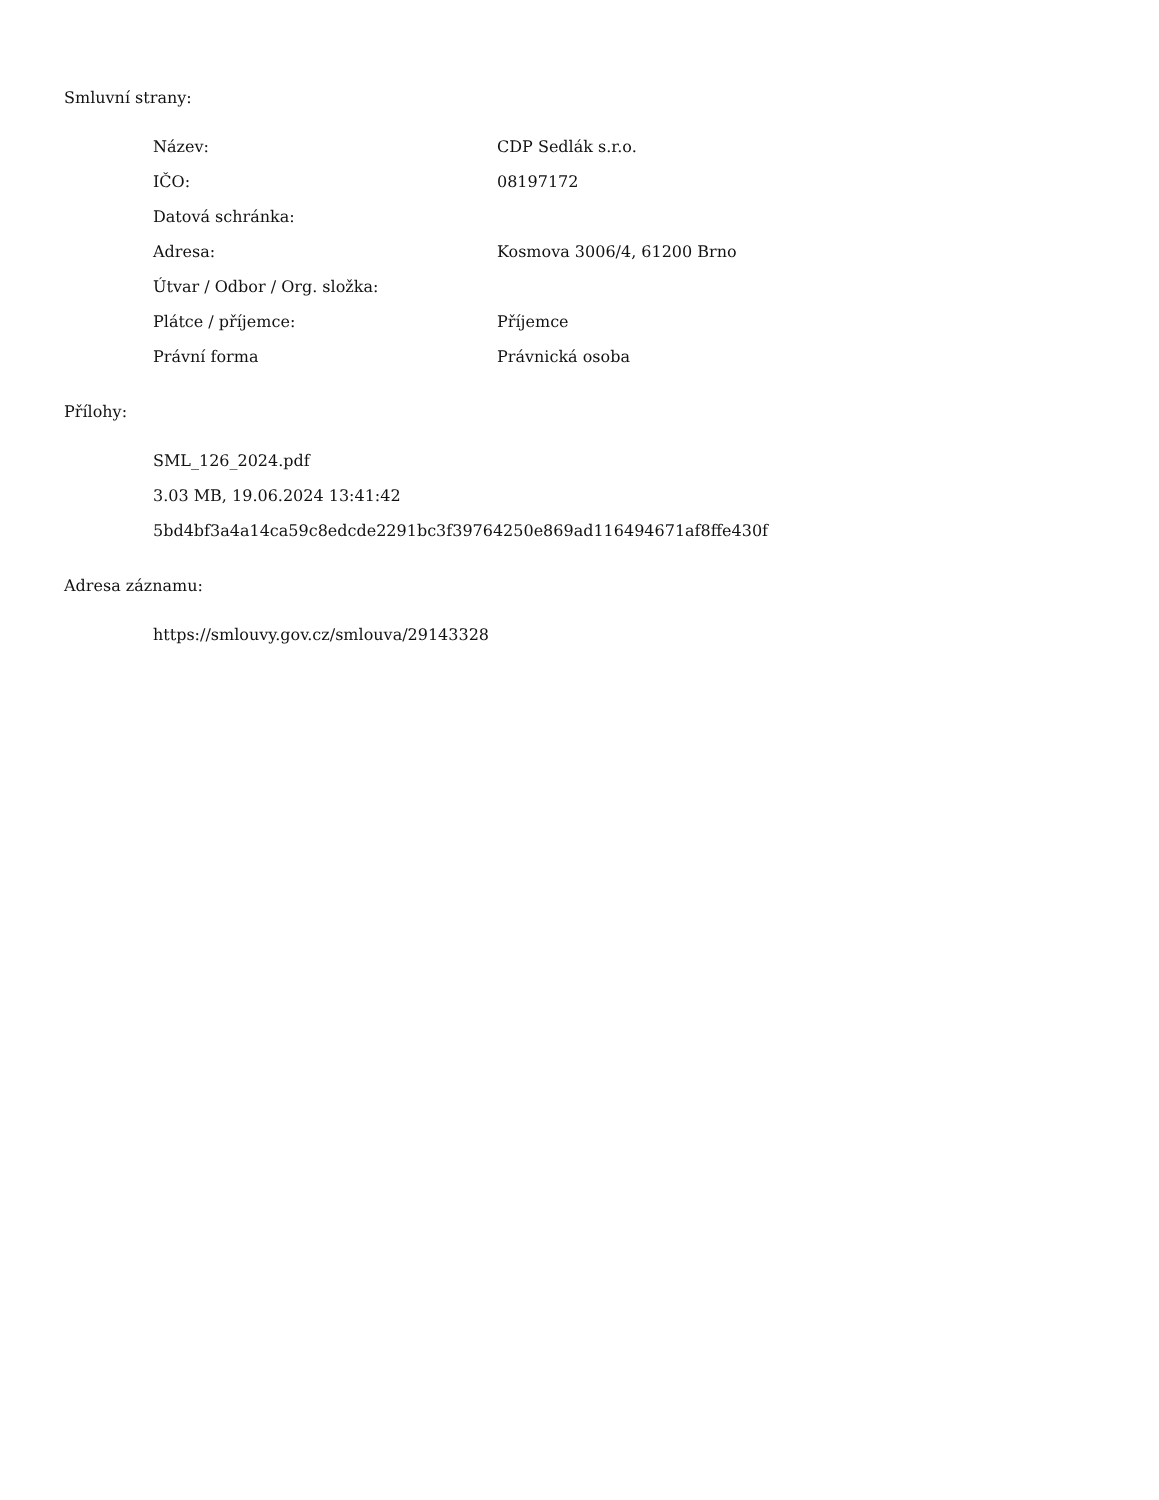Smluvní strany:
| Název: | CDP Sedlák s.r.o. |
| IČO: | 08197172 |
| Datová schránka: | |
| Adresa: | Kosmova 3006/4, 61200 Brno |
| Útvar / Odbor / Org. složka: | |
| Plátce / příjemce: | Příjemce |
| Právní forma | Právnická osoba |
Přílohy:
SML_126_2024.pdf
3.03 MB, 19.06.2024 13:41:42
5bd4bf3a4a14ca59c8edcde2291bc3f39764250e869ad116494671af8ffe430f
Adresa záznamu:
https://smlouvy.gov.cz/smlouva/29143328